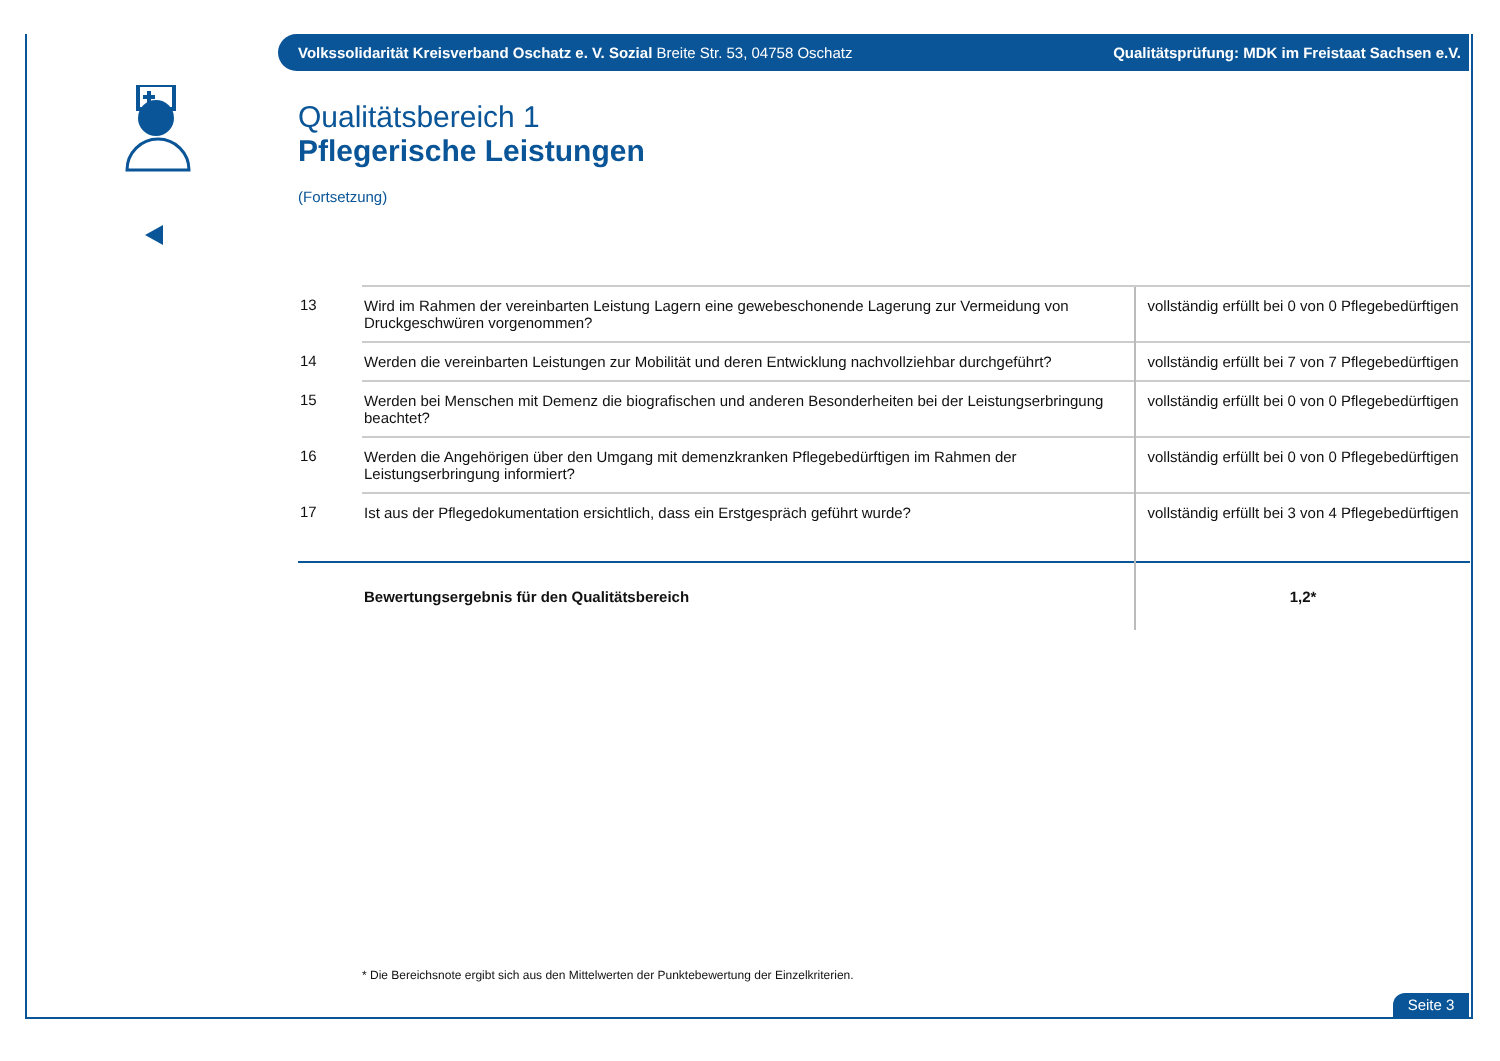Volkssolidarität Kreisverband Oschatz e. V. Sozial Breite Str. 53, 04758 Oschatz Qualitätsprüfung: MDK im Freistaat Sachsen e.V.
Qualitätsbereich 1
Pflegerische Leistungen
(Fortsetzung)
| 13 | Wird im Rahmen der vereinbarten Leistung Lagern eine gewebeschonende Lagerung zur Vermeidung von Druckgeschwüren vorgenommen? | vollständig erfüllt bei 0 von 0 Pflegebedürftigen |
| 14 | Werden die vereinbarten Leistungen zur Mobilität und deren Entwicklung nachvollziehbar durchgeführt? | vollständig erfüllt bei 7 von 7 Pflegebedürftigen |
| 15 | Werden bei Menschen mit Demenz die biografischen und anderen Besonderheiten bei der Leistungserbringung beachtet? | vollständig erfüllt bei 0 von 0 Pflegebedürftigen |
| 16 | Werden die Angehörigen über den Umgang mit demenzkranken Pflegebedürftigen im Rahmen der Leistungserbringung informiert? | vollständig erfüllt bei 0 von 0 Pflegebedürftigen |
| 17 | Ist aus der Pflegedokumentation ersichtlich, dass ein Erstgespräch geführt wurde? | vollständig erfüllt bei 3 von 4 Pflegebedürftigen |
| | Bewertungsergebnis für den Qualitätsbereich | 1,2* |
* Die Bereichsnote ergibt sich aus den Mittelwerten der Punktebewertung der Einzelkriterien.
Seite 3